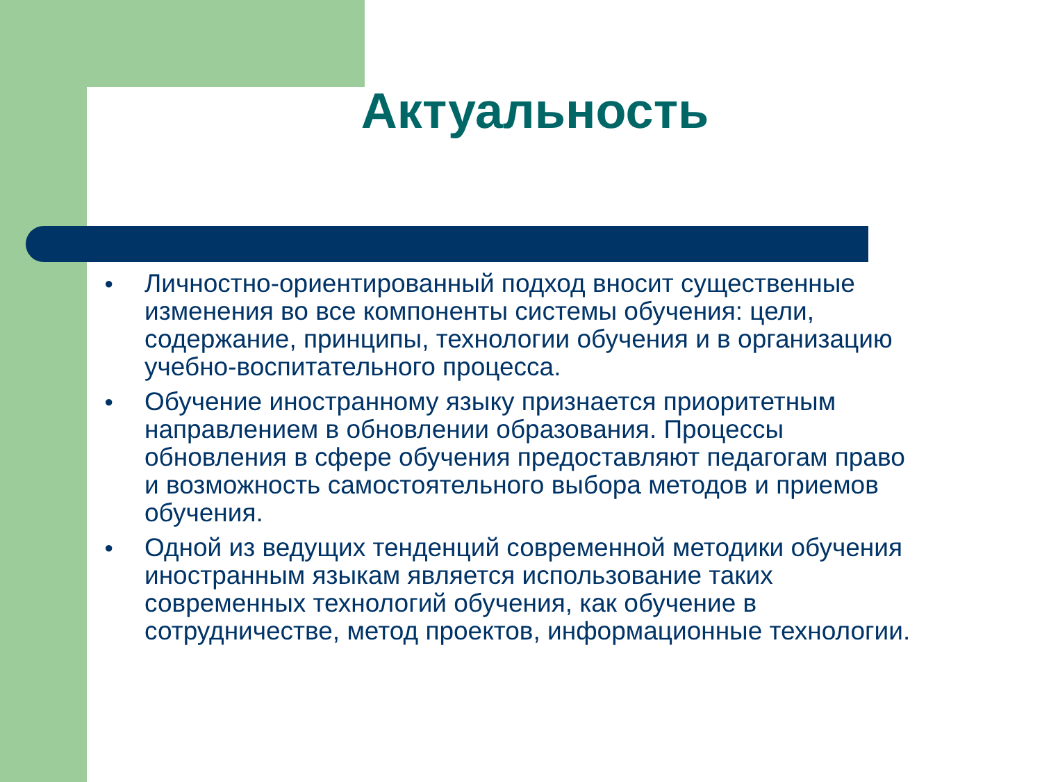Актуальность
● Личностно-ориентированный подход вносит существенные изменения во все компоненты системы обучения: цели, содержание, принципы, технологии обучения и в организацию учебно-воспитательного процесса.
● Обучение иностранному языку признается приоритетным направлением в обновлении образования. Процессы обновления в сфере обучения предоставляют педагогам право и возможность самостоятельного выбора методов и приемов обучения.
● Одной из ведущих тенденций современной методики обучения иностранным языкам является использование таких современных технологий обучения, как обучение в сотрудничестве, метод проектов, информационные технологии.